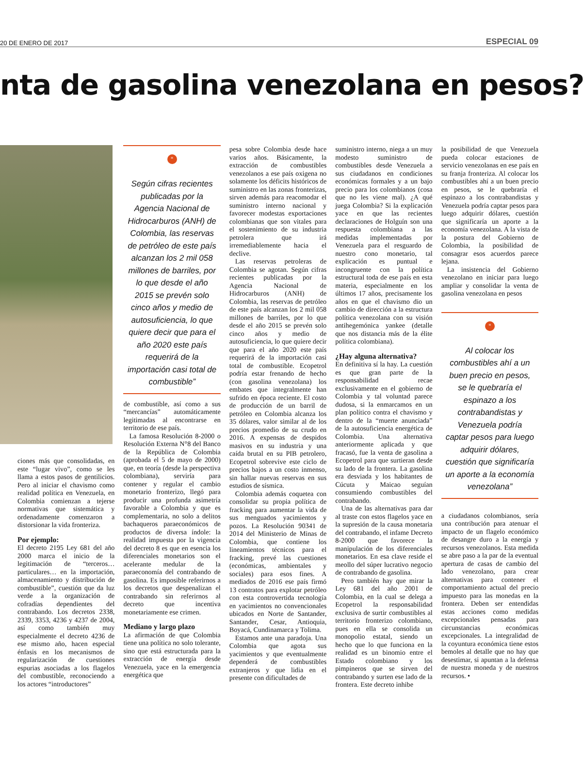20 DE ENERO DE 2017 ESPECIAL 09
nta de gasolina venezolana en pesos?
ciones más que consolidadas, en este “lugar vivo”, como se les llama a estos pasos de gentilicios. Pero al iniciar el chavismo como realidad política en Venezuela, en Colombia comienzan a tejerse normativas que sistemática y ordenadamente comenzaron a distorsionar la vida fronteriza.
Por ejemplo:
El decreto 2195 Ley 681 del año 2000 marca el inicio de la legitimación de “terceros… particulares… en la importación, almacenamiento y distribución de combustible”, cuestión que da luz verde a la organización de cofradías dependientes del contrabando. Los decretos 2338, 2339, 3353, 4236 y 4237 de 2004, así como también muy especialmente el decreto 4236 de ese mismo año, hacen especial énfasis en los mecanismos de regularización de cuestiones espurias asociadas a los flagelos del combustible, reconociendo a los actores “introductores”
“
Según cifras recientes publicadas por la Agencia Nacional de Hidrocarburos (ANH) de Colombia, las reservas de petróleo de este país alcanzan los 2 mil 058 millones de barriles, por lo que desde el año 2015 se prevén solo cinco años y medio de autosuficiencia, lo que quiere decir que para el año 2020 este país requerirá de la importación casi total de combustible”
de combustible, así como a sus “mercancías” automáticamente legitimadas al encontrarse en territorio de ese país.
La famosa Resolución 8-2000 o Resolución Externa N°8 del Banco de la República de Colombia (aprobada el 5 de mayo de 2000) que, en teoría (desde la perspectiva colombiana), serviría para contener y regular el cambio monetario fronterizo, llegó para producir una profunda asimetría favorable a Colombia y que es complementaria, no solo a delitos bachaqueros paraeconómicos de productos de diversa índole: la realidad impuesta por la vigencia del decreto 8 es que en esencia los diferenciales monetarios son el acelerante medular de la paraeconomía del contrabando de gasolina. Es imposible referirnos a los decretos que despenalizan el contrabando sin referirnos al decreto que incentiva monetariamente ese crimen.
Mediano y largo plazo
La afirmación de que Colombia tiene una política no solo tolerante, sino que está estructurada para la extracción de energía desde Venezuela, yace en la emergencia energética que
pesa sobre Colombia desde hace varios años. Básicamente, la extracción de combustibles venezolanos a ese país oxigena no solamente los déficits históricos de suministro en las zonas fronterizas, sirven además para reacomodar el suministro interno nacional y favorecer modestas exportaciones colombianas que son vitales para el sostenimiento de su industria petrolera que irá irremediablemente hacia el declive.
Las reservas petroleras de Colombia se agotan. Según cifras recientes publicadas por la Agencia Nacional de Hidrocarburos (ANH) de Colombia, las reservas de petróleo de este país alcanzan los 2 mil 058 millones de barriles, por lo que desde el año 2015 se prevén solo cinco años y medio de autosuficiencia, lo que quiere decir que para el año 2020 este país requerirá de la importación casi total de combustible. Ecopetrol podría estar frenando de hecho (con gasolina venezolana) los embates que integralmente han sufrido en época reciente. El costo de producción de un barril de petróleo en Colombia alcanza los 35 dólares, valor similar al de los precios promedio de su crudo en 2016. A expensas de despidos masivos en su industria y una caída brutal en su PIB petrolero, Ecopetrol sobrevive este ciclo de precios bajos a un costo inmenso, sin hallar nuevas reservas en sus estudios de sísmica.
Colombia además coquetea con consolidar su propia política de fracking para aumentar la vida de sus menguados yacimientos y pozos. La Resolución 90341 de 2014 del Ministerio de Minas de Colombia, que contiene los lineamientos técnicos para el fracking, prevé las cuestiones (económicas, ambientales y sociales) para esos fines. A mediados de 2016 ese país firmó 13 contratos para explotar petróleo con esta controvertida tecnología en yacimientos no convencionales ubicados en Norte de Santander, Santander, Cesar, Antioquia, Boyacá, Cundinamarca y Tolima.
Estamos ante una paradoja. Una Colombia que agota sus yacimientos y que eventualmente dependerá de combustibles extranjeros y que lidia en el presente con dificultades de
suministro interno, niega a un muy modesto suministro de combustibles desde Venezuela a sus ciudadanos en condiciones económicas formales y a un bajo precio para los colombianos (cosa que no les viene mal). ¿A qué juega Colombia? Si la explicación yace en que las recientes declaraciones de Holguín son una respuesta colombiana a las medidas implementadas por Venezuela para el resguardo de nuestro cono monetario, tal explicación es puntual e incongruente con la política estructural toda de ese país en esta materia, especialmente en los últimos 17 años, precisamente los años en que el chavismo dio un cambio de dirección a la estructura política venezolana con su visión antihegemónica yankee (detalle que nos distancia más de la élite política colombiana).
¿Hay alguna alternativa?
En definitiva sí la hay. La cuestión es que gran parte de la responsabilidad recae exclusivamente en el gobierno de Colombia y tal voluntad parece dudosa, si la enmarcamos en un plan político contra el chavismo y dentro de la “muerte anunciada” de la autosuficiencia energética de Colombia. Una alternativa anteriormente aplicada y que fracasó, fue la venta de gasolina a Ecopetrol para que surtieran desde su lado de la frontera. La gasolina era desviada y los habitantes de Cúcuta y Maicao seguían consumiendo combustibles del contrabando.
Una de las alternativas para dar al traste con estos flagelos yace en la supresión de la causa monetaria del contrabando, el infame Decreto 8-2000 que favorece la manipulación de los diferenciales monetarios. En esa clave reside el meollo del súper lucrativo negocio de contrabando de gasolina.
Pero también hay que mirar la Ley 681 del año 2001 de Colombia, en la cual se delega a Ecopetrol la responsabilidad exclusiva de surtir combustibles al territorio fronterizo colombiano, pues en ella se consolida un monopolio estatal, siendo un hecho que lo que funciona en la realidad es un binomio entre el Estado colombiano y los pimpineros que se sirven del contrabando y surten ese lado de la frontera. Este decreto inhibe
la posibilidad de que Venezuela pueda colocar estaciones de servicio venezolanas en ese país en su franja fronteriza. Al colocar los combustibles ahí a un buen precio en pesos, se le quebraría el espinazo a los contrabandistas y Venezuela podría captar pesos para luego adquirir dólares, cuestión que significaría un aporte a la economía venezolana. A la vista de la postura del Gobierno de Colombia, la posibilidad de consagrar esos acuerdos parece lejana.
La insistencia del Gobierno venezolano en iniciar para luego ampliar y consolidar la venta de gasolina venezolana en pesos
“
Al colocar los combustibles ahí a un buen precio en pesos, se le quebraría el espinazo a los contrabandistas y Venezuela podría captar pesos para luego adquirir dólares, cuestión que significaría un aporte a la economía venezolana”
a ciudadanos colombianos, sería una contribución para atenuar el impacto de un flagelo económico de desangre duro a la energía y recursos venezolanos. Esta medida se abre paso a la par de la eventual apertura de casas de cambio del lado venezolano, para crear alternativas para contener el comportamiento actual del precio impuesto para las monedas en la frontera. Deben ser entendidas estas acciones como medidas excepcionales pensadas para circunstancias económicas excepcionales. La integralidad de la coyuntura económica tiene estos bemoles al detalle que no hay que desestimar, si apuntan a la defensa de nuestra moneda y de nuestros recursos. •